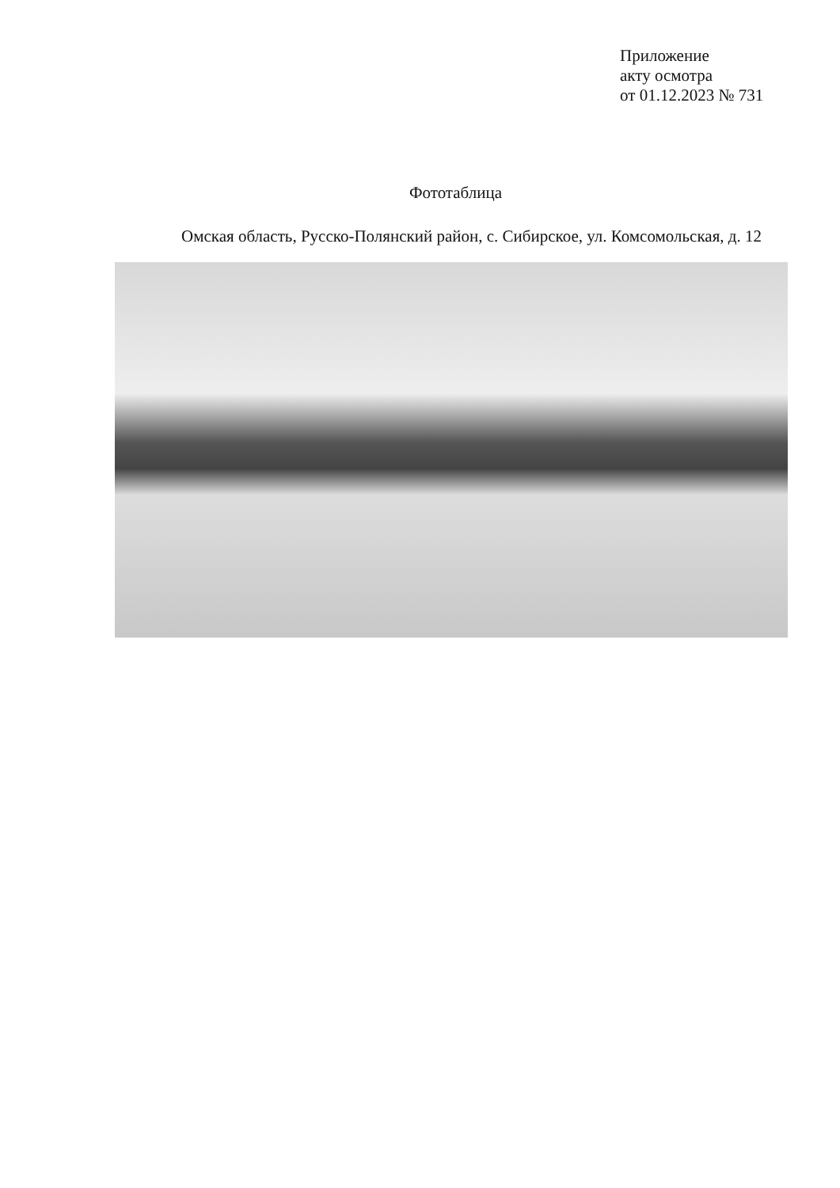Приложение
акту осмотра
от 01.12.2023 № 731
Фототаблица
Омская область, Русско-Полянский район, с. Сибирское, ул. Комсомольская, д. 12